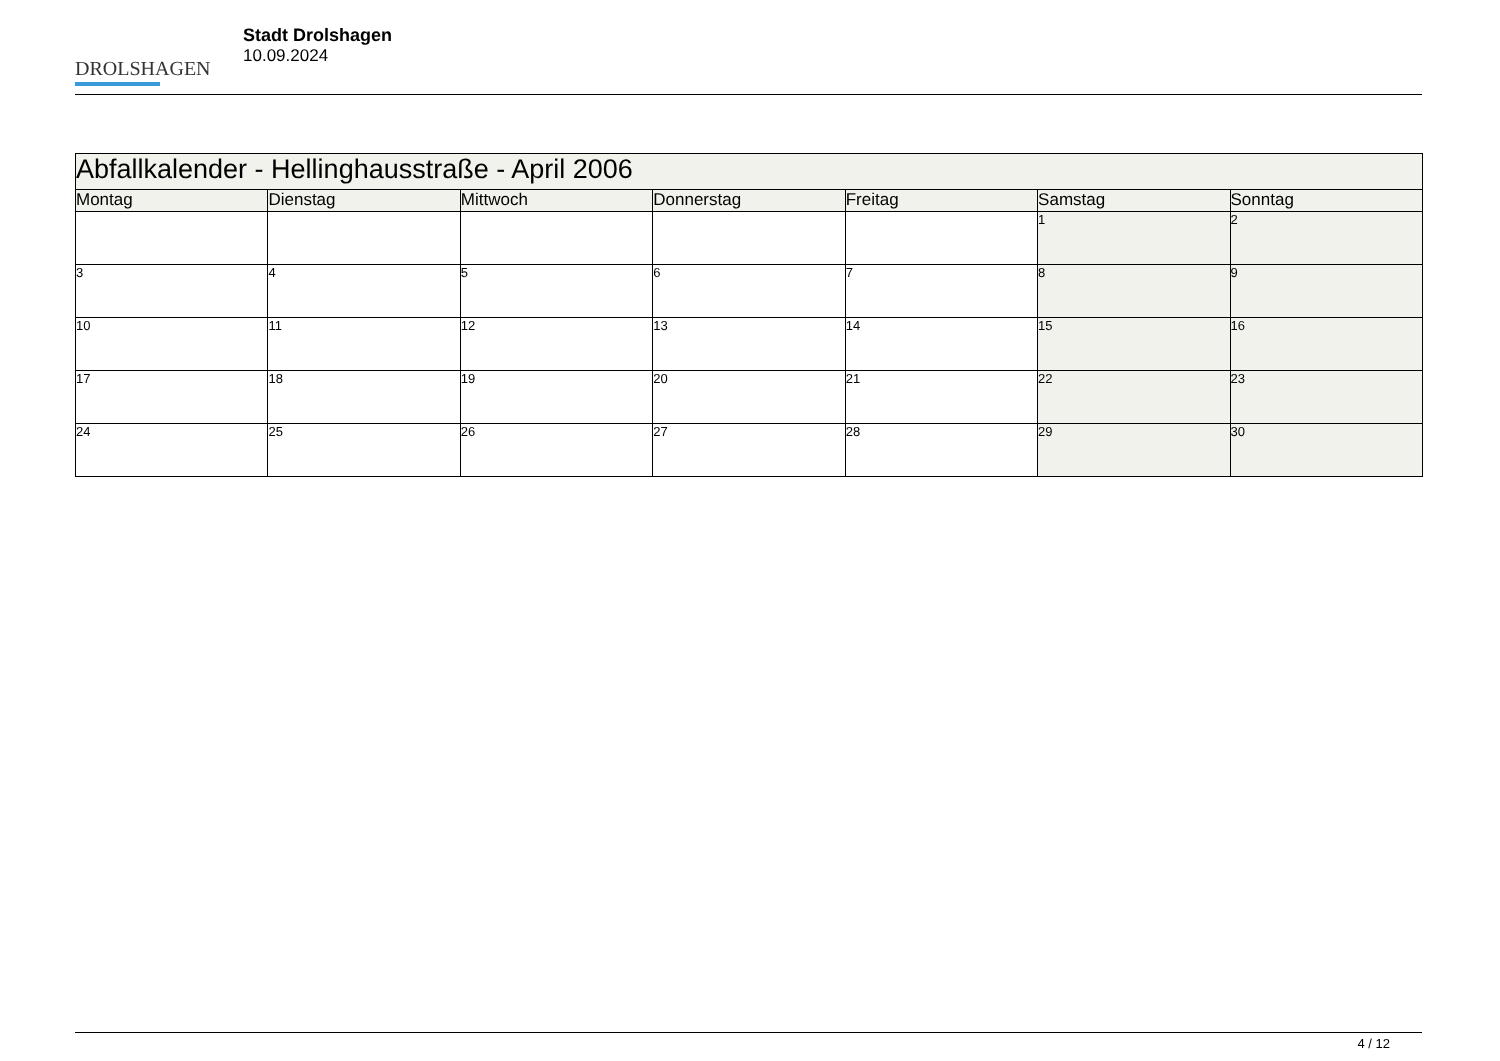DROLSHAGEN
Stadt Drolshagen
10.09.2024
| Abfallkalender - Hellinghausstraße - April 2006 | | | | | | |
| Montag | Dienstag | Mittwoch | Donnerstag | Freitag | Samstag | Sonntag |
| | | | | | 1 | 2 |
| 3 | 4 | 5 | 6 | 7 | 8 | 9 |
| 10 | 11 | 12 | 13 | 14 | 15 | 16 |
| 17 | 18 | 19 | 20 | 21 | 22 | 23 |
| 24 | 25 | 26 | 27 | 28 | 29 | 30 |
4 / 12